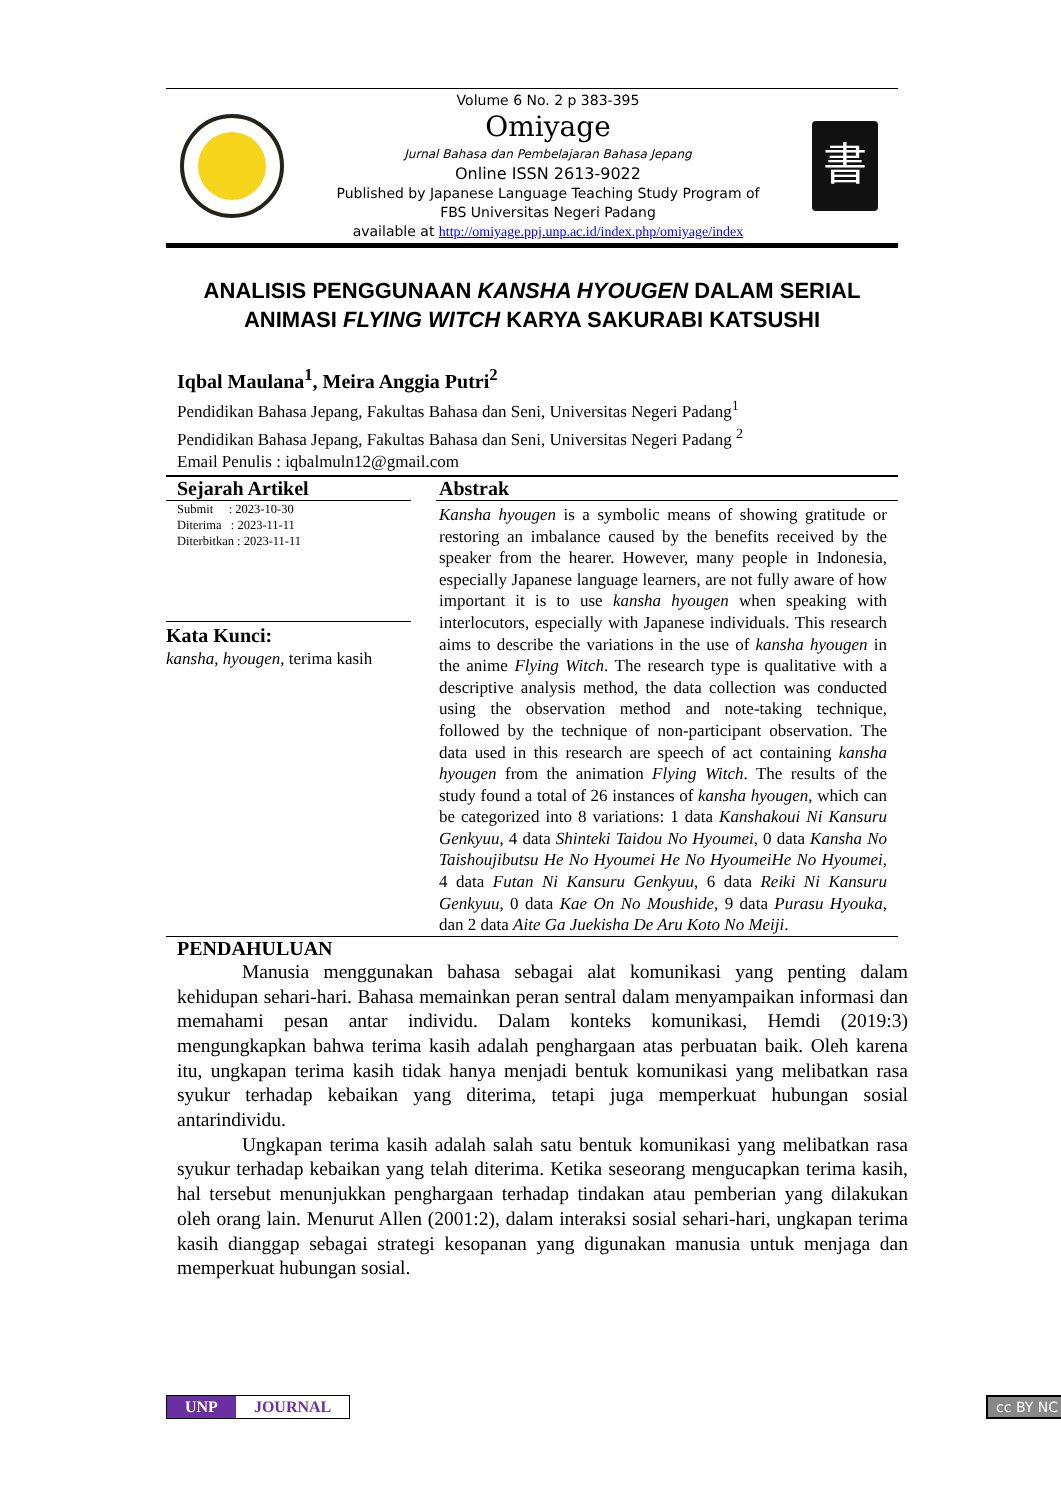Volume 6 No. 2 p 383-395
Omiyage
Jurnal Bahasa dan Pembelajaran Bahasa Jepang
Online ISSN 2613-9022
Published by Japanese Language Teaching Study Program of
FBS Universitas Negeri Padang
available at http://omiyage.ppj.unp.ac.id/index.php/omiyage/index
書
ANALISIS PENGGUNAAN KANSHA HYOUGEN DALAM SERIAL ANIMASI FLYING WITCH KARYA SAKURABI KATSUSHI
Iqbal Maulana<sup>1</sup>, Meira Anggia Putri<sup>2</sup>
Pendidikan Bahasa Jepang, Fakultas Bahasa dan Seni, Universitas Negeri Padang<sup>1</sup>
Pendidikan Bahasa Jepang, Fakultas Bahasa dan Seni, Universitas Negeri Padang <sup>2</sup>
Email Penulis : iqbalmuln12@gmail.com
Sejarah Artikel
Submit : 2023-10-30
Diterima : 2023-11-11
Diterbitkan : 2023-11-11
Kata Kunci:
kansha, hyougen, terima kasih
Abstrak
Kansha hyougen is a symbolic means of showing gratitude or restoring an imbalance caused by the benefits received by the speaker from the hearer. However, many people in Indonesia, especially Japanese language learners, are not fully aware of how important it is to use kansha hyougen when speaking with interlocutors, especially with Japanese individuals. This research aims to describe the variations in the use of kansha hyougen in the anime Flying Witch. The research type is qualitative with a descriptive analysis method, the data collection was conducted using the observation method and note-taking technique, followed by the technique of non-participant observation. The data used in this research are speech of act containing kansha hyougen from the animation Flying Witch. The results of the study found a total of 26 instances of kansha hyougen, which can be categorized into 8 variations: 1 data Kanshakoui Ni Kansuru Genkyuu, 4 data Shinteki Taidou No Hyoumei, 0 data Kansha No Taishoujibutsu He No Hyoumei He No HyoumeiHe No Hyoumei, 4 data Futan Ni Kansuru Genkyuu, 6 data Reiki Ni Kansuru Genkyuu, 0 data Kae On No Moushide, 9 data Purasu Hyouka, dan 2 data Aite Ga Juekisha De Aru Koto No Meiji.
PENDAHULUAN
Manusia menggunakan bahasa sebagai alat komunikasi yang penting dalam kehidupan sehari-hari. Bahasa memainkan peran sentral dalam menyampaikan informasi dan memahami pesan antar individu. Dalam konteks komunikasi, Hemdi (2019:3) mengungkapkan bahwa terima kasih adalah penghargaan atas perbuatan baik. Oleh karena itu, ungkapan terima kasih tidak hanya menjadi bentuk komunikasi yang melibatkan rasa syukur terhadap kebaikan yang diterima, tetapi juga memperkuat hubungan sosial antarindividu.
Ungkapan terima kasih adalah salah satu bentuk komunikasi yang melibatkan rasa syukur terhadap kebaikan yang telah diterima. Ketika seseorang mengucapkan terima kasih, hal tersebut menunjukkan penghargaan terhadap tindakan atau pemberian yang dilakukan oleh orang lain. Menurut Allen (2001:2), dalam interaksi sosial sehari-hari, ungkapan terima kasih dianggap sebagai strategi kesopanan yang digunakan manusia untuk menjaga dan memperkuat hubungan sosial.
UNP JOURNAL cc BY NC